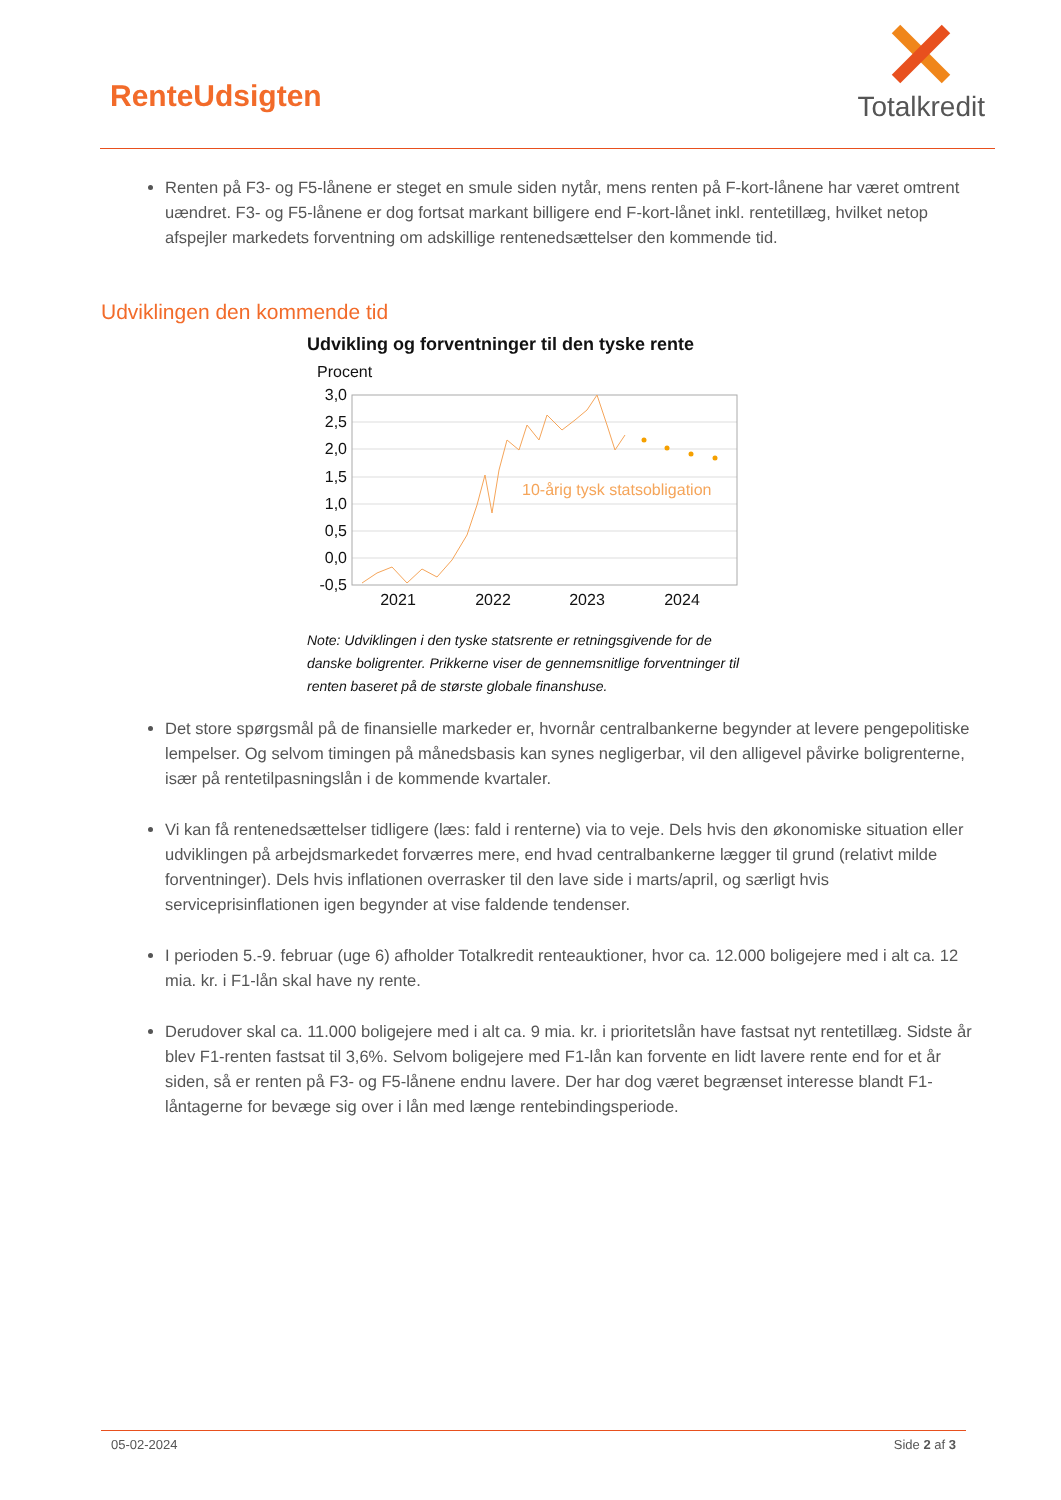RenteUdsigten
Totalkredit
Renten på F3- og F5-lånene er steget en smule siden nytår, mens renten på F-kort-lånene har været omtrent uændret. F3- og F5-lånene er dog fortsat markant billigere end F-kort-lånet inkl. rentetillæg, hvilket netop afspejler markedets forventning om adskillige rentenedsættelser den kommende tid.
Udviklingen den kommende tid
Udvikling og forventninger til den tyske rente
Procent
3,0
2,5
2,0
1,5
1,0
0,5
0,0
-0,5
10-årig tysk statsobligation
2021
2022
2023
2024
Note: Udviklingen i den tyske statsrente er retningsgivende for de danske boligrenter. Prikkerne viser de gennemsnitlige forventninger til renten baseret på de største globale finanshuse.
Det store spørgsmål på de finansielle markeder er, hvornår centralbankerne begynder at levere pengepolitiske lempelser. Og selvom timingen på månedsbasis kan synes negligerbar, vil den alligevel påvirke boligrenterne, især på rentetilpasningslån i de kommende kvartaler.
Vi kan få rentenedsættelser tidligere (læs: fald i renterne) via to veje. Dels hvis den økonomiske situation eller udviklingen på arbejdsmarkedet forværres mere, end hvad centralbankerne lægger til grund (relativt milde forventninger). Dels hvis inflationen overrasker til den lave side i marts/april, og særligt hvis serviceprisinflationen igen begynder at vise faldende tendenser.
I perioden 5.-9. februar (uge 6) afholder Totalkredit renteauktioner, hvor ca. 12.000 boligejere med i alt ca. 12 mia. kr. i F1-lån skal have ny rente.
Derudover skal ca. 11.000 boligejere med i alt ca. 9 mia. kr. i prioritetslån have fastsat nyt rentetillæg. Sidste år blev F1-renten fastsat til 3,6%. Selvom boligejere med F1-lån kan forvente en lidt lavere rente end for et år siden, så er renten på F3- og F5-lånene endnu lavere. Der har dog været begrænset interesse blandt F1-låntagerne for bevæge sig over i lån med længe rentebindingsperiode.
05-02-2024 Side 2 af 3